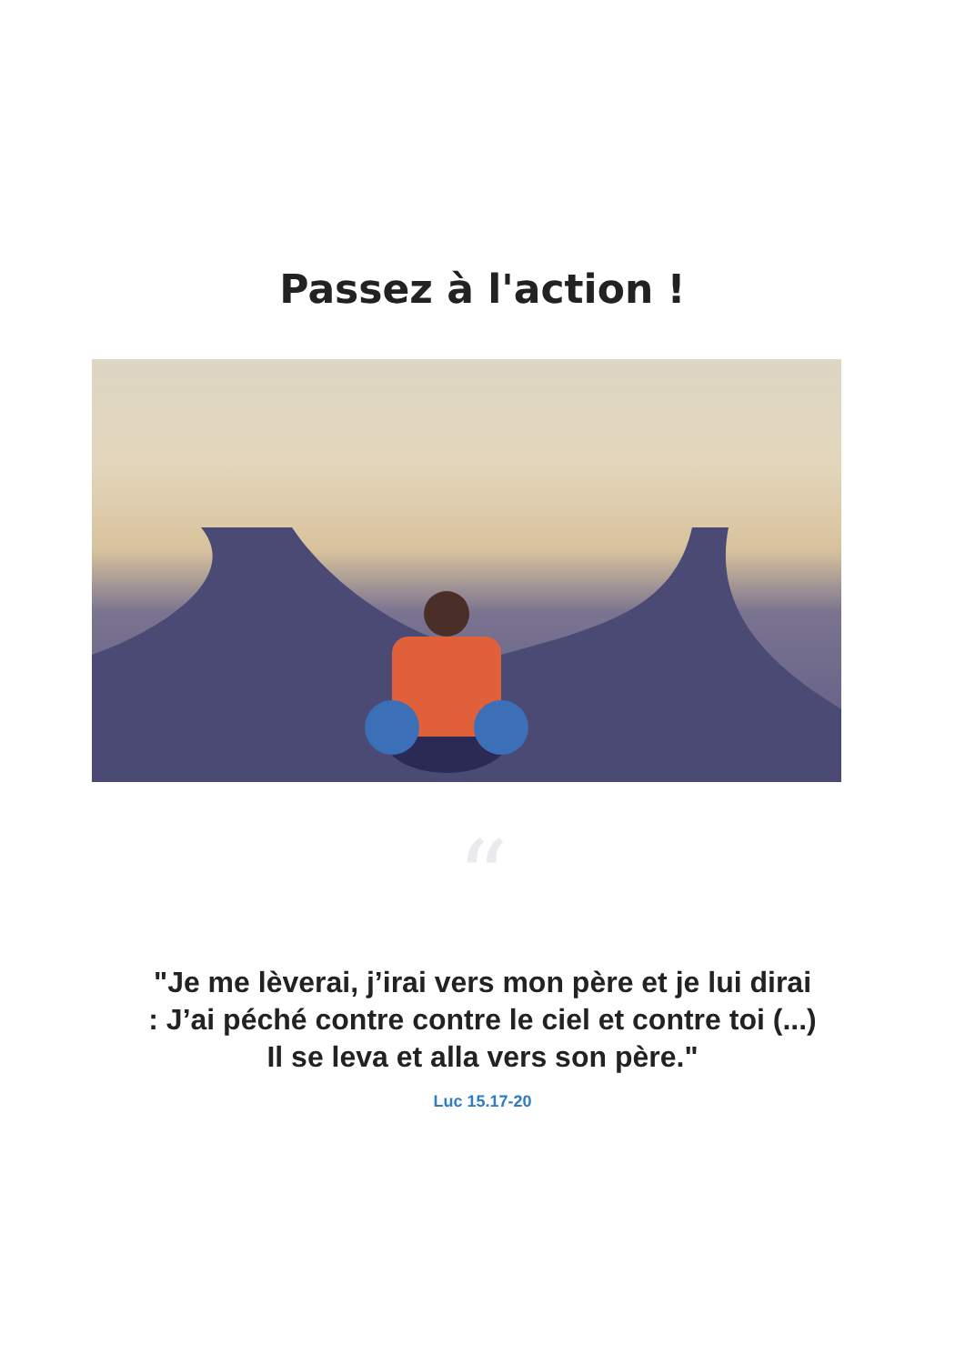Passez à l'action !
“
"Je me lèverai, j’irai vers mon père et je lui dirai : J’ai péché contre contre le ciel et contre toi (...) Il se leva et alla vers son père."
Luc 15.17-20